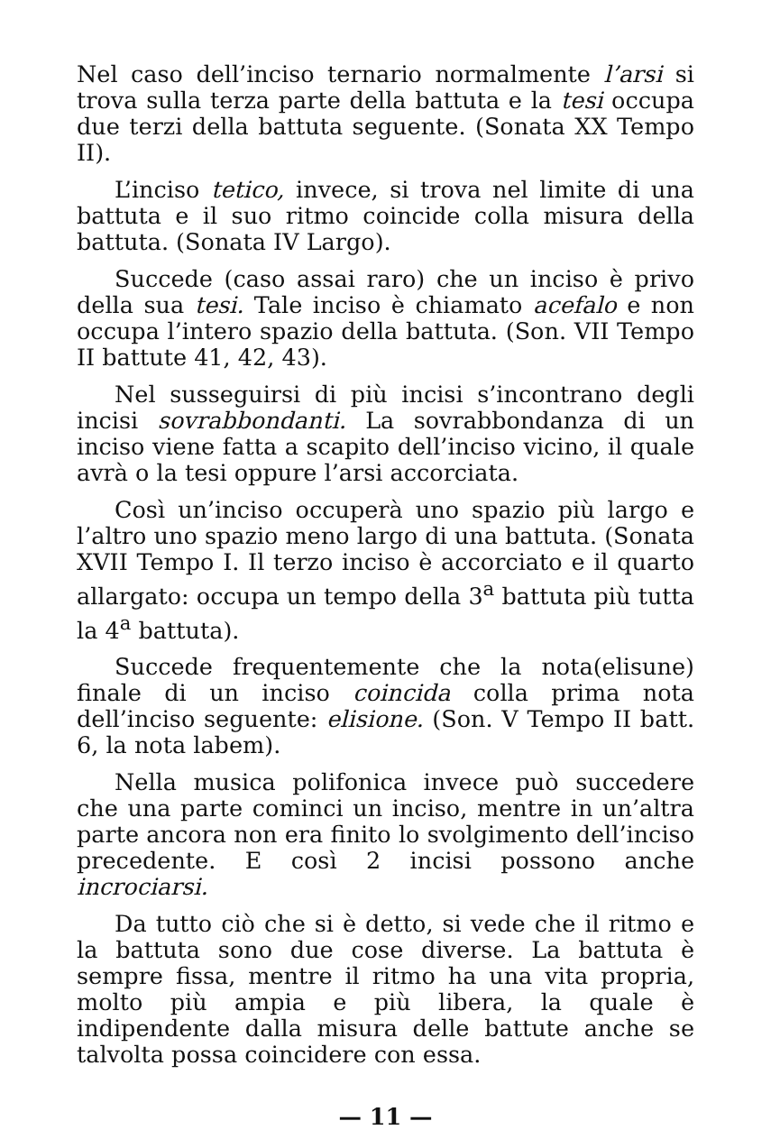Nel caso dell’inciso ternario normalmente l’arsi si trova sulla terza parte della battuta e la tesi occupa due terzi della battuta seguente. (Sonata XX Tempo II).
L’inciso tetico, invece, si trova nel limite di una battuta e il suo ritmo coincide colla misura della battuta. (Sonata IV Largo).
Succede (caso assai raro) che un inciso è privo della sua tesi. Tale inciso è chiamato acefalo e non occupa l’intero spazio della battuta. (Son. VII Tempo II battute 41, 42, 43).
Nel susseguirsi di più incisi s’incontrano degli incisi sovrabbondanti. La sovrabbondanza di un inciso viene fatta a scapito dell’inciso vicino, il quale avrà o la tesi oppure l’arsi accorciata.
Così un’inciso occuperà uno spazio più largo e l’altro uno spazio meno largo di una battuta. (Sonata XVII Tempo I. Il terzo inciso è accorciato e il quarto allargato: occupa un tempo della 3<sup>a</sup> battuta più tutta la 4<sup>a</sup> battuta).
Succede frequentemente che la nota(elisune) finale di un inciso coincida colla prima nota dell’inciso seguente: elisione. (Son. V Tempo II batt. 6, la nota labem).
Nella musica polifonica invece può succedere che una parte cominci un inciso, mentre in un’altra parte ancora non era finito lo svolgimento dell’inciso precedente. E così 2 incisi possono anche incrociarsi.
Da tutto ciò che si è detto, si vede che il ritmo e la battuta sono due cose diverse. La battuta è sempre fissa, mentre il ritmo ha una vita propria, molto più ampia e più libera, la quale è indipendente dalla misura delle battute anche se talvolta possa coincidere con essa.
— 11 —